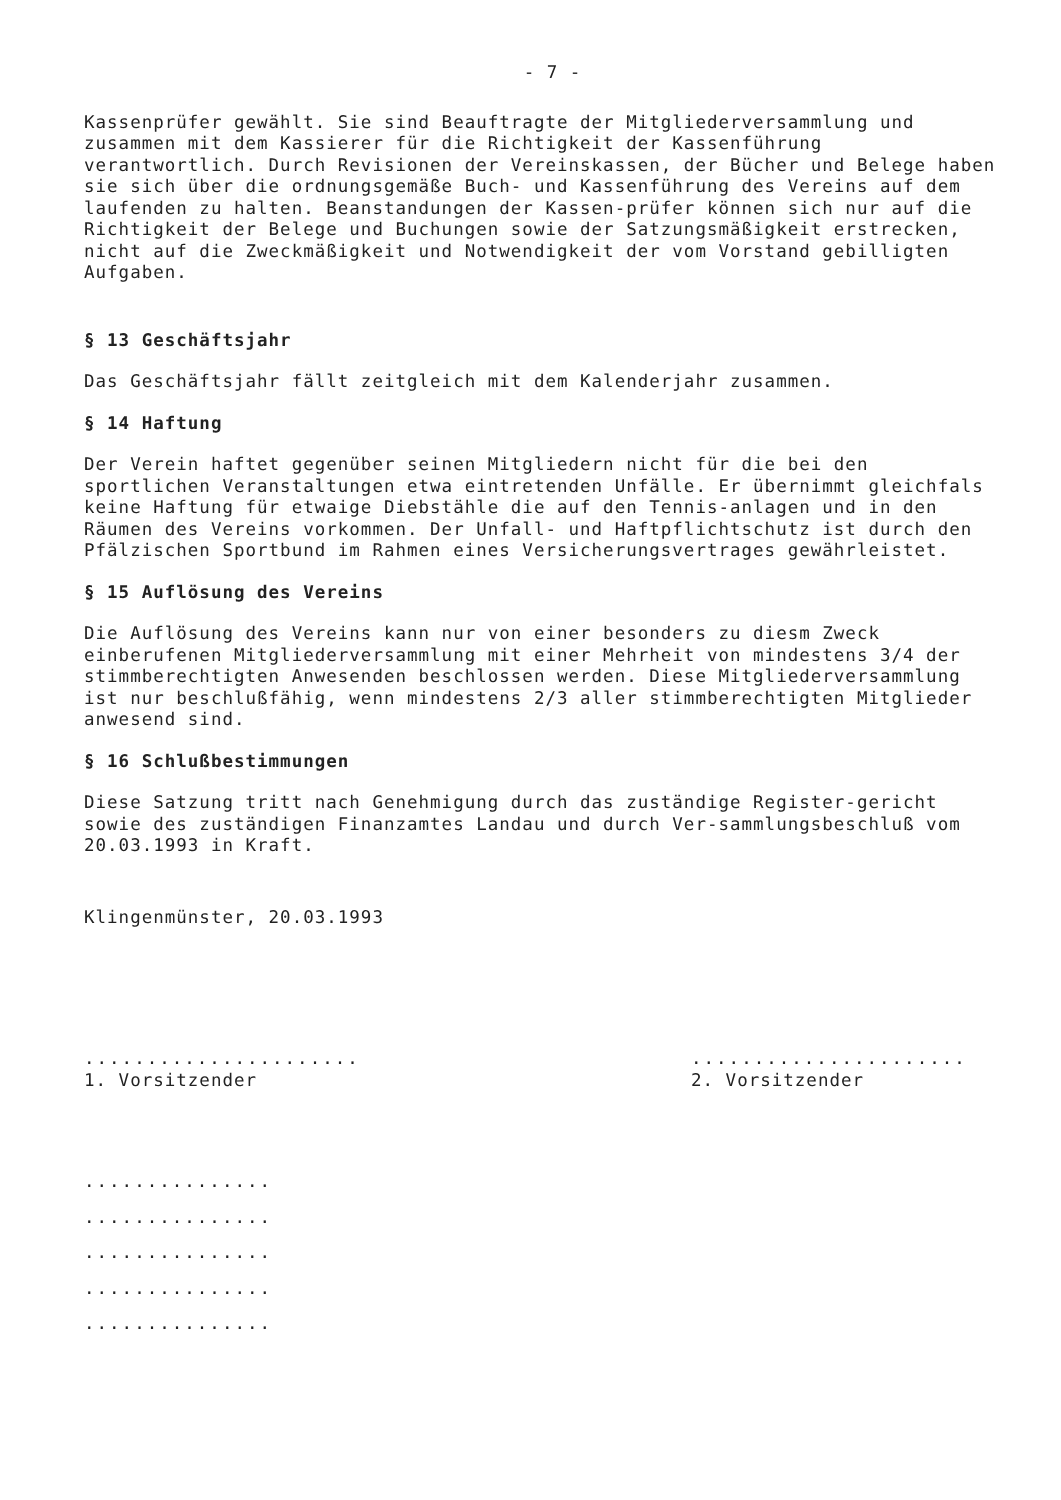- 7 -
Kassenprüfer gewählt. Sie sind Beauftragte der Mitgliederversammlung und zusammen mit dem Kassierer für die Richtigkeit der Kassenführung verantwortlich. Durch Revisionen der Vereinskassen, der Bücher und Belege haben sie sich über die ordnungsgemäße Buch- und Kassenführung des Vereins auf dem laufenden zu halten. Beanstandungen der Kassen-prüfer können sich nur auf die Richtigkeit der Belege und Buchungen sowie der Satzungsmäßigkeit erstrecken, nicht auf die Zweckmäßigkeit und Notwendigkeit der vom Vorstand gebilligten Aufgaben.
§ 13 Geschäftsjahr
Das Geschäftsjahr fällt zeitgleich mit dem Kalenderjahr zusammen.
§ 14 Haftung
Der Verein haftet gegenüber seinen Mitgliedern nicht für die bei den sportlichen Veranstaltungen etwa eintretenden Unfälle. Er übernimmt gleichfals keine Haftung für etwaige Diebstähle die auf den Tennis-anlagen und in den Räumen des Vereins vorkommen. Der Unfall- und Haftpflichtschutz ist durch den Pfälzischen Sportbund im Rahmen eines Versicherungsvertrages gewährleistet.
§ 15 Auflösung des Vereins
Die Auflösung des Vereins kann nur von einer besonders zu diesm Zweck einberufenen Mitgliederversammlung mit einer Mehrheit von mindestens 3/4 der stimmberechtigten Anwesenden beschlossen werden. Diese Mitgliederversammlung ist nur beschlußfähig, wenn mindestens 2/3 aller stimmberechtigten Mitglieder anwesend sind.
§ 16 Schlußbestimmungen
Diese Satzung tritt nach Genehmigung durch das zuständige Register-gericht sowie des zuständigen Finanzamtes Landau und durch Ver-sammlungsbeschluß vom 20.03.1993 in Kraft.
Klingenmünster, 20.03.1993
......................
1. Vorsitzender
......................
2. Vorsitzender
...............
...............
...............
...............
...............